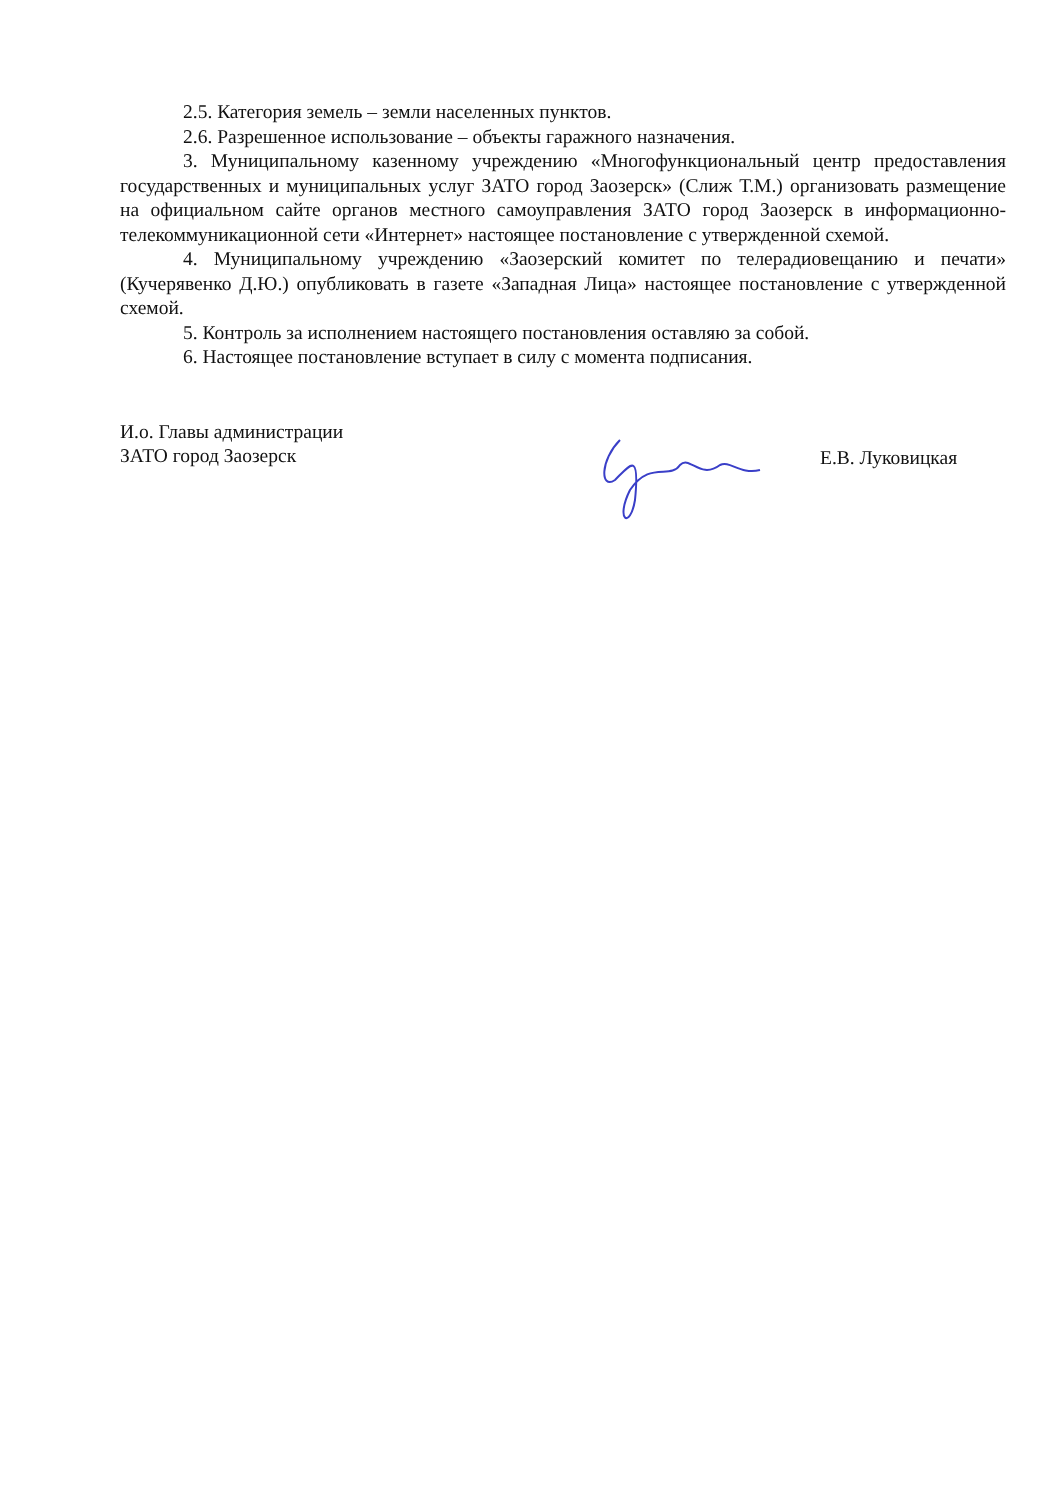2.5. Категория земель – земли населенных пунктов.
2.6. Разрешенное использование – объекты гаражного назначения.
3. Муниципальному казенному учреждению «Многофункциональный центр предоставления государственных и муниципальных услуг ЗАТО город Заозерск» (Слиж Т.М.) организовать размещение на официальном сайте органов местного самоуправления ЗАТО город Заозерск в информационно-телекоммуникационной сети «Интернет» настоящее постановление с утвержденной схемой.
4. Муниципальному учреждению «Заозерский комитет по телерадиовещанию и печати» (Кучерявенко Д.Ю.) опубликовать в газете «Западная Лица» настоящее постановление с утвержденной схемой.
5. Контроль за исполнением настоящего постановления оставляю за собой.
6. Настоящее постановление вступает в силу с момента подписания.
И.о. Главы администрации
ЗАТО город Заозерск
Е.В. Луковицкая